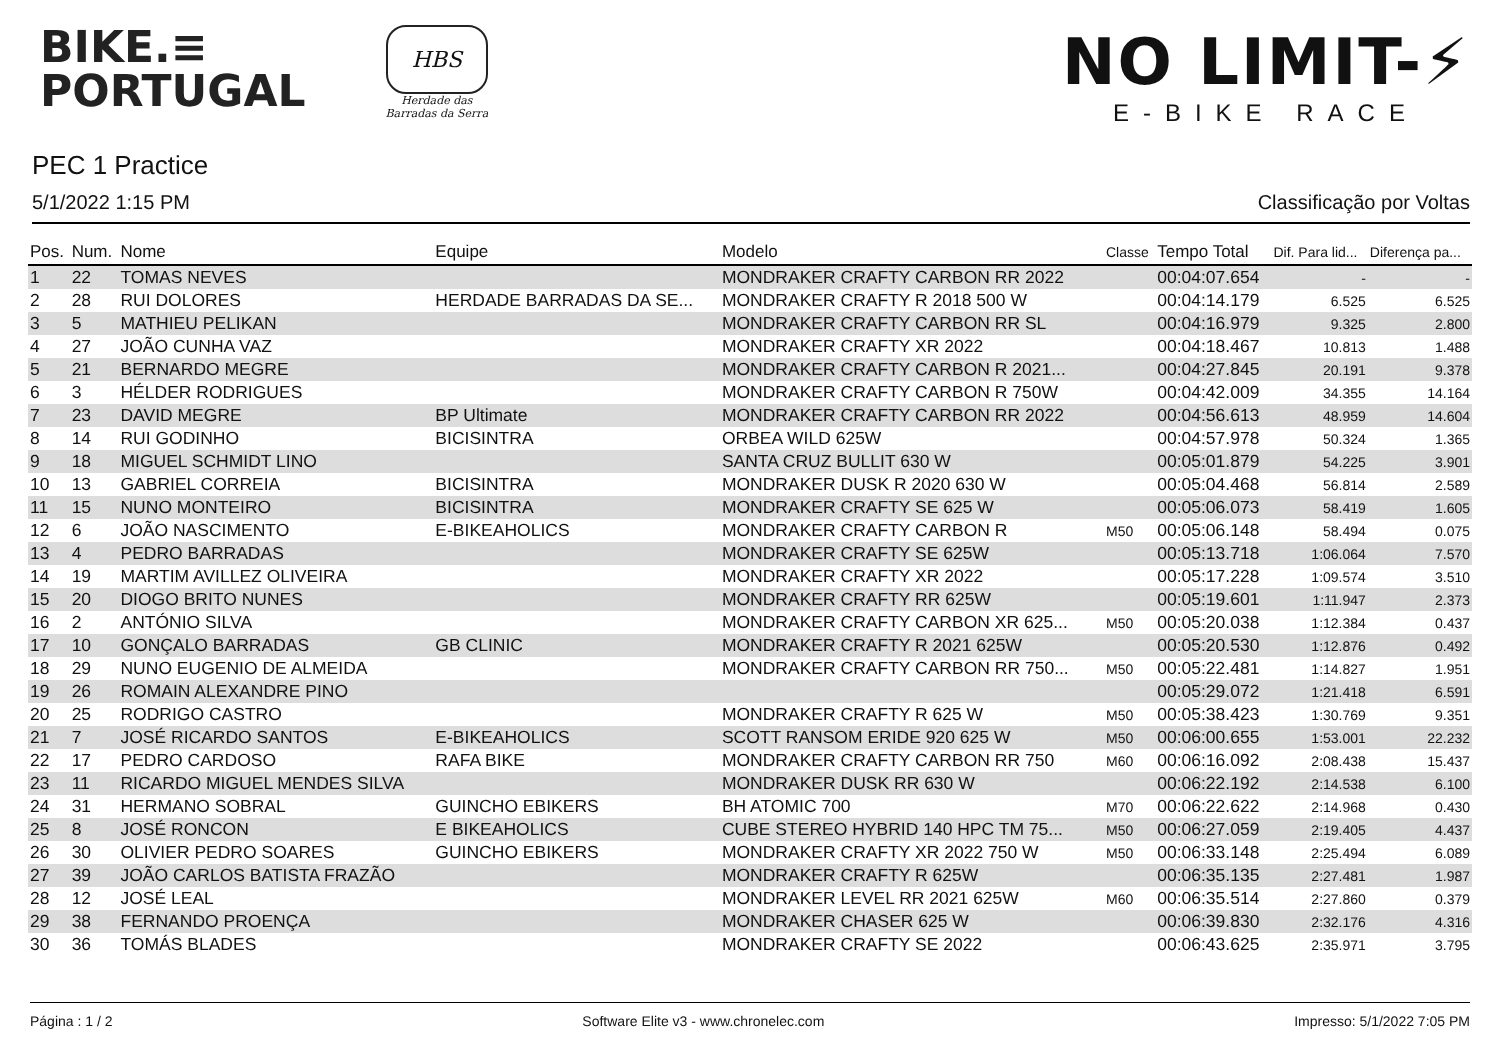BIKE.≡
PORTUGAL
HBS
Herdade das
Barradas da Serra
NO LIMIT-⚡
E-BIKE RACE
PEC 1 Practice
5/1/2022 1:15 PM Classificação por Voltas
| Pos. | Num. | Nome | Equipe | Modelo | Classe | Tempo Total | Dif. Para lid... | Diferença pa... |
| --- | --- | --- | --- | --- | --- | --- | --- | --- |
| 1 | 22 | TOMAS NEVES | | MONDRAKER CRAFTY CARBON RR 2022 | | 00:04:07.654 | - | - |
| 2 | 28 | RUI DOLORES | HERDADE BARRADAS DA SE... | MONDRAKER CRAFTY R 2018 500 W | | 00:04:14.179 | 6.525 | 6.525 |
| 3 | 5 | MATHIEU PELIKAN | | MONDRAKER CRAFTY CARBON RR SL | | 00:04:16.979 | 9.325 | 2.800 |
| 4 | 27 | JOÃO CUNHA VAZ | | MONDRAKER CRAFTY XR 2022 | | 00:04:18.467 | 10.813 | 1.488 |
| 5 | 21 | BERNARDO MEGRE | | MONDRAKER CRAFTY CARBON R 2021... | | 00:04:27.845 | 20.191 | 9.378 |
| 6 | 3 | HÉLDER RODRIGUES | | MONDRAKER CRAFTY CARBON R 750W | | 00:04:42.009 | 34.355 | 14.164 |
| 7 | 23 | DAVID MEGRE | BP Ultimate | MONDRAKER CRAFTY CARBON RR 2022 | | 00:04:56.613 | 48.959 | 14.604 |
| 8 | 14 | RUI GODINHO | BICISINTRA | ORBEA WILD 625W | | 00:04:57.978 | 50.324 | 1.365 |
| 9 | 18 | MIGUEL SCHMIDT LINO | | SANTA CRUZ BULLIT 630 W | | 00:05:01.879 | 54.225 | 3.901 |
| 10 | 13 | GABRIEL CORREIA | BICISINTRA | MONDRAKER DUSK R 2020 630 W | | 00:05:04.468 | 56.814 | 2.589 |
| 11 | 15 | NUNO MONTEIRO | BICISINTRA | MONDRAKER CRAFTY SE 625 W | | 00:05:06.073 | 58.419 | 1.605 |
| 12 | 6 | JOÃO NASCIMENTO | E-BIKEAHOLICS | MONDRAKER CRAFTY CARBON R | M50 | 00:05:06.148 | 58.494 | 0.075 |
| 13 | 4 | PEDRO BARRADAS | | MONDRAKER CRAFTY SE 625W | | 00:05:13.718 | 1:06.064 | 7.570 |
| 14 | 19 | MARTIM AVILLEZ OLIVEIRA | | MONDRAKER CRAFTY XR 2022 | | 00:05:17.228 | 1:09.574 | 3.510 |
| 15 | 20 | DIOGO BRITO NUNES | | MONDRAKER CRAFTY RR 625W | | 00:05:19.601 | 1:11.947 | 2.373 |
| 16 | 2 | ANTÓNIO SILVA | | MONDRAKER CRAFTY CARBON XR 625... | M50 | 00:05:20.038 | 1:12.384 | 0.437 |
| 17 | 10 | GONÇALO BARRADAS | GB CLINIC | MONDRAKER CRAFTY R 2021 625W | | 00:05:20.530 | 1:12.876 | 0.492 |
| 18 | 29 | NUNO EUGENIO DE ALMEIDA | | MONDRAKER CRAFTY CARBON RR 750... | M50 | 00:05:22.481 | 1:14.827 | 1.951 |
| 19 | 26 | ROMAIN ALEXANDRE PINO | | | | 00:05:29.072 | 1:21.418 | 6.591 |
| 20 | 25 | RODRIGO CASTRO | | MONDRAKER CRAFTY R 625 W | M50 | 00:05:38.423 | 1:30.769 | 9.351 |
| 21 | 7 | JOSÉ RICARDO SANTOS | E-BIKEAHOLICS | SCOTT RANSOM ERIDE 920 625 W | M50 | 00:06:00.655 | 1:53.001 | 22.232 |
| 22 | 17 | PEDRO CARDOSO | RAFA BIKE | MONDRAKER CRAFTY CARBON RR 750 | M60 | 00:06:16.092 | 2:08.438 | 15.437 |
| 23 | 11 | RICARDO MIGUEL MENDES SILVA | | MONDRAKER DUSK RR 630 W | | 00:06:22.192 | 2:14.538 | 6.100 |
| 24 | 31 | HERMANO SOBRAL | GUINCHO EBIKERS | BH ATOMIC 700 | M70 | 00:06:22.622 | 2:14.968 | 0.430 |
| 25 | 8 | JOSÉ RONCON | E BIKEAHOLICS | CUBE STEREO HYBRID 140 HPC TM 75... | M50 | 00:06:27.059 | 2:19.405 | 4.437 |
| 26 | 30 | OLIVIER PEDRO SOARES | GUINCHO EBIKERS | MONDRAKER CRAFTY XR 2022 750 W | M50 | 00:06:33.148 | 2:25.494 | 6.089 |
| 27 | 39 | JOÃO CARLOS BATISTA FRAZÃO | | MONDRAKER CRAFTY R 625W | | 00:06:35.135 | 2:27.481 | 1.987 |
| 28 | 12 | JOSÉ LEAL | | MONDRAKER LEVEL RR 2021 625W | M60 | 00:06:35.514 | 2:27.860 | 0.379 |
| 29 | 38 | FERNANDO PROENÇA | | MONDRAKER CHASER 625 W | | 00:06:39.830 | 2:32.176 | 4.316 |
| 30 | 36 | TOMÁS BLADES | | MONDRAKER CRAFTY SE 2022 | | 00:06:43.625 | 2:35.971 | 3.795 |
Página : 1 / 2 Software Elite v3 - www.chronelec.com Impresso: 5/1/2022 7:05 PM